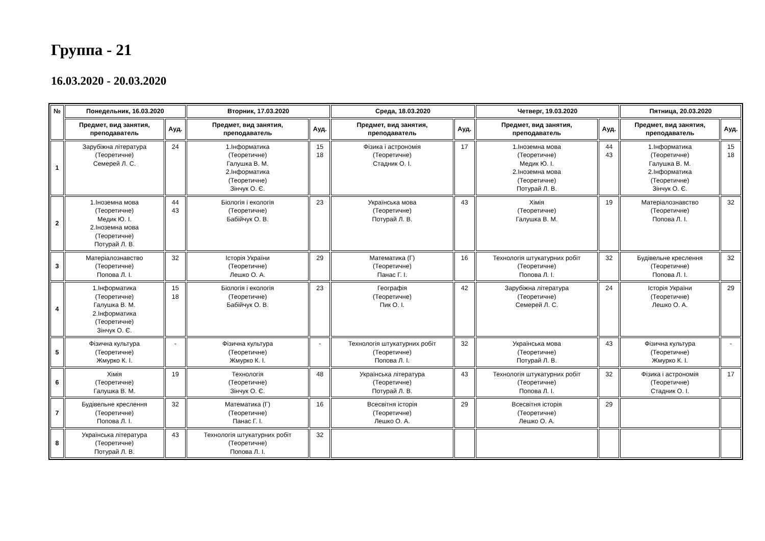Группа - 21
16.03.2020 - 20.03.2020
| № | Понедельник, 16.03.2020 | | Вторник, 17.03.2020 | | Среда, 18.03.2020 | | Четверг, 19.03.2020 | | Пятница, 20.03.2020 | |
| --- | --- | --- | --- | --- | --- | --- | --- | --- | --- | --- |
| | Предмет, вид занятия, преподаватель | Ауд. | Предмет, вид занятия, преподаватель | Ауд. | Предмет, вид занятия, преподаватель | Ауд. | Предмет, вид занятия, преподаватель | Ауд. | Предмет, вид занятия, преподаватель | Ауд. |
| 1 | Зарубіжна література (Теоретичне) Семерей Л. С. | 24 | 1.Інформатика (Теоретичне) Галушка В. М. 2.Інформатика (Теоретичне) Зінчук О. Є. | 15 18 | Фізика і астрономія (Теоретичне) Стадник О. І. | 17 | 1.Іноземна мова (Теоретичне) Медик Ю. І. 2.Іноземна мова (Теоретичне) Потурай Л. В. | 44 43 | 1.Інформатика (Теоретичне) Галушка В. М. 2.Інформатика (Теоретичне) Зінчук О. Є. | 15 18 |
| 2 | 1.Іноземна мова (Теоретичне) Медик Ю. І. 2.Іноземна мова (Теоретичне) Потурай Л. В. | 44 43 | Біологія і екологія (Теоретичне) Бабійчук О. В. | 23 | Українська мова (Теоретичне) Потурай Л. В. | 43 | Хімія (Теоретичне) Галушка В. М. | 19 | Матеріалознавство (Теоретичне) Попова Л. І. | 32 |
| 3 | Матеріалознавство (Теоретичне) Попова Л. І. | 32 | Історія України (Теоретичне) Лешко О. А. | 29 | Математика (Г) (Теоретичне) Панас Г. І. | 16 | Технологія штукатурних робіт (Теоретичне) Попова Л. І. | 32 | Будівельне креслення (Теоретичне) Попова Л. І. | 32 |
| 4 | 1.Інформатика (Теоретичне) Галушка В. М. 2.Інформатика (Теоретичне) Зінчук О. Є. | 15 18 | Біологія і екологія (Теоретичне) Бабійчук О. В. | 23 | Географія (Теоретичне) Пик О. І. | 42 | Зарубіжна література (Теоретичне) Семерей Л. С. | 24 | Історія України (Теоретичне) Лешко О. А. | 29 |
| 5 | Фізична культура (Теоретичне) Жмурко К. І. | - | Фізична культура (Теоретичне) Жмурко К. І. | - | Технологія штукатурних робіт (Теоретичне) Попова Л. І. | 32 | Українська мова (Теоретичне) Потурай Л. В. | 43 | Фізична культура (Теоретичне) Жмурко К. І. | - |
| 6 | Хімія (Теоретичне) Галушка В. М. | 19 | Технологія (Теоретичне) Зінчук О. Є. | 48 | Українська література (Теоретичне) Потурай Л. В. | 43 | Технологія штукатурних робіт (Теоретичне) Попова Л. І. | 32 | Фізика і астрономія (Теоретичне) Стадник О. І. | 17 |
| 7 | Будівельне креслення (Теоретичне) Попова Л. І. | 32 | Математика (Г) (Теоретичне) Панас Г. І. | 16 | Всесвітня історія (Теоретичне) Лешко О. А. | 29 | Всесвітня історія (Теоретичне) Лешко О. А. | 29 | | |
| 8 | Українська література (Теоретичне) Потурай Л. В. | 43 | Технологія штукатурних робіт (Теоретичне) Попова Л. І. | 32 | | | | | | |